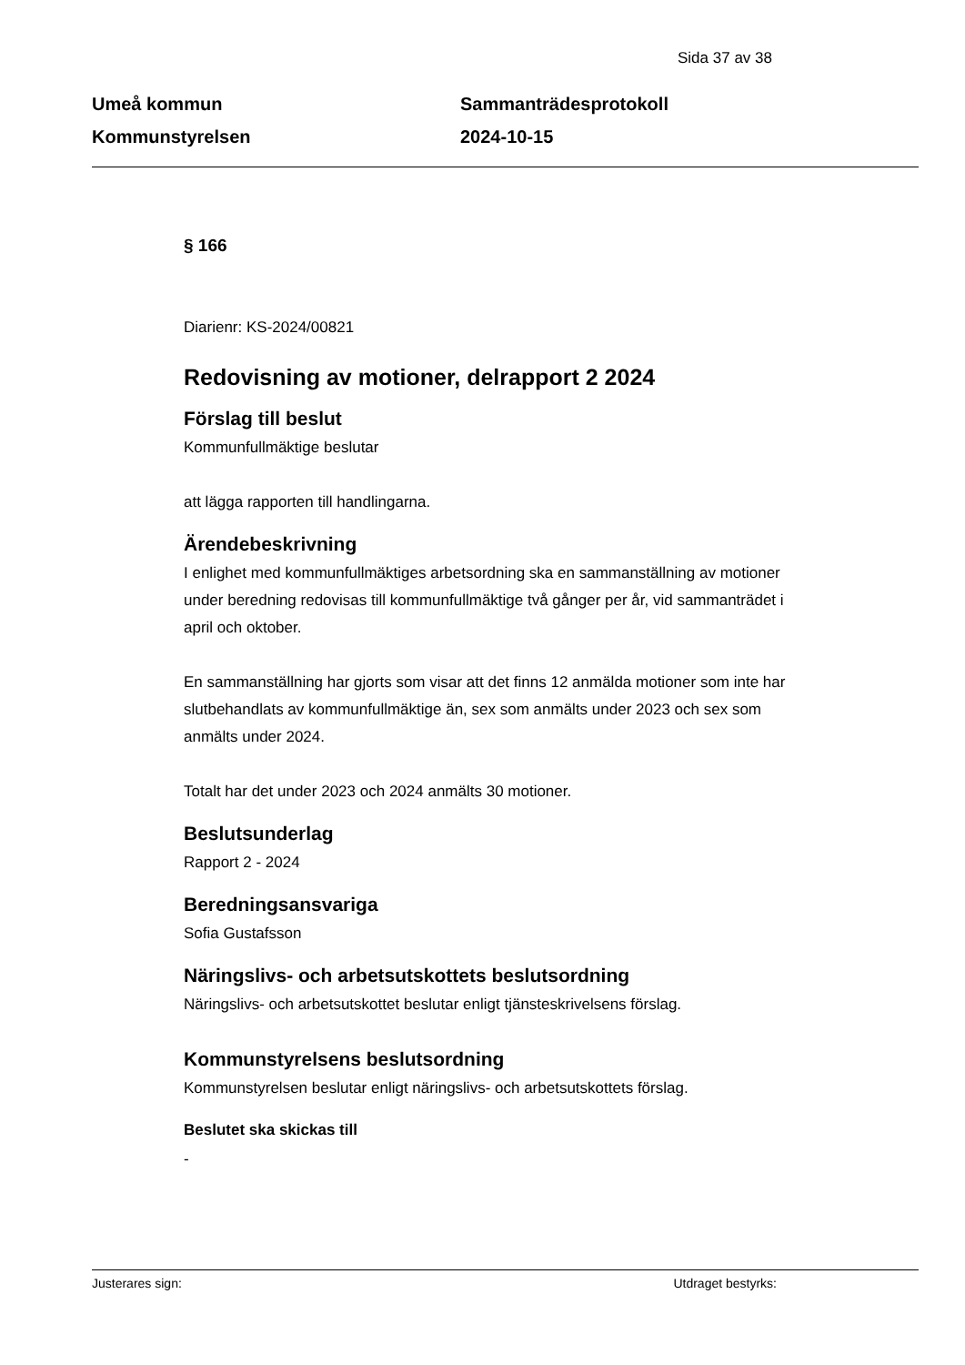Sida 37 av 38
Umeå kommun
Kommunstyrelsen
Sammanträdesprotokoll
2024-10-15
§ 166
Diarienr: KS-2024/00821
Redovisning av motioner, delrapport 2 2024
Förslag till beslut
Kommunfullmäktige beslutar
att lägga rapporten till handlingarna.
Ärendebeskrivning
I enlighet med kommunfullmäktiges arbetsordning ska en sammanställning av motioner under beredning redovisas till kommunfullmäktige två gånger per år, vid sammanträdet i april och oktober.
En sammanställning har gjorts som visar att det finns 12 anmälda motioner som inte har slutbehandlats av kommunfullmäktige än, sex som anmälts under 2023 och sex som anmälts under 2024.
Totalt har det under 2023 och 2024 anmälts 30 motioner.
Beslutsunderlag
Rapport 2 - 2024
Beredningsansvariga
Sofia Gustafsson
Näringslivs- och arbetsutskottets beslutsordning
Näringslivs- och arbetsutskottet beslutar enligt tjänsteskrivelsens förslag.
Kommunstyrelsens beslutsordning
Kommunstyrelsen beslutar enligt näringslivs- och arbetsutskottets förslag.
Beslutet ska skickas till
-
Justerares sign: Utdraget bestyrks: